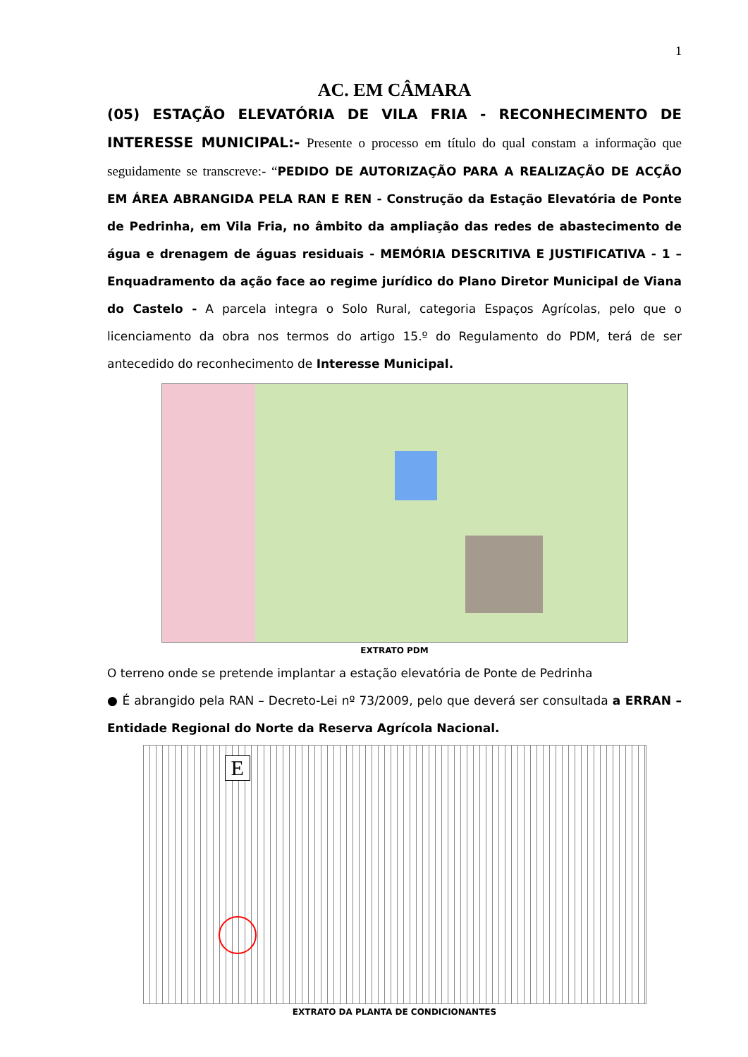1
AC. EM CÂMARA
(05) ESTAÇÃO ELEVATÓRIA DE VILA FRIA - RECONHECIMENTO DE INTERESSE MUNICIPAL:- Presente o processo em título do qual constam a informação que seguidamente se transcreve:- “PEDIDO DE AUTORIZAÇÃO PARA A REALIZAÇÃO DE ACÇÃO EM ÁREA ABRANGIDA PELA RAN E REN - Construção da Estação Elevatória de Ponte de Pedrinha, em Vila Fria, no âmbito da ampliação das redes de abastecimento de água e drenagem de águas residuais - MEMÓRIA DESCRITIVA E JUSTIFICATIVA - 1 – Enquadramento da ação face ao regime jurídico do Plano Diretor Municipal de Viana do Castelo - A parcela integra o Solo Rural, categoria Espaços Agrícolas, pelo que o licenciamento da obra nos termos do artigo 15.º do Regulamento do PDM, terá de ser antecedido do reconhecimento de Interesse Municipal.
EXTRATO PDM
O terreno onde se pretende implantar a estação elevatória de Ponte de Pedrinha
● É abrangido pela RAN – Decreto-Lei nº 73/2009, pelo que deverá ser consultada a ERRAN – Entidade Regional do Norte da Reserva Agrícola Nacional.
E
EXTRATO DA PLANTA DE CONDICIONANTES